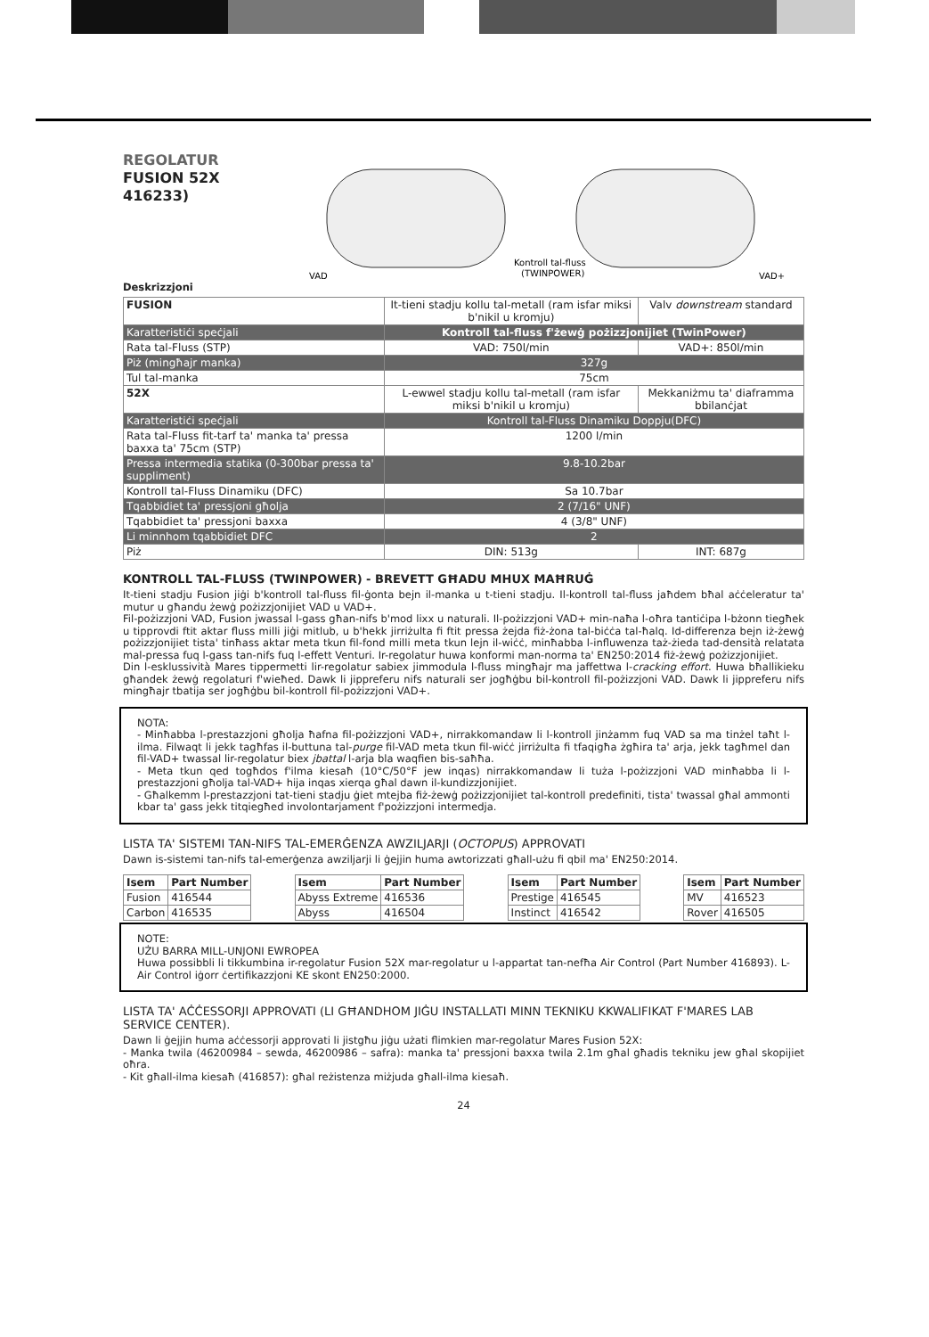REGOLATUR
FUSION 52X
416233)
VAD
Kontroll tal-fluss
(TWINPOWER)
VAD+
Deskrizzjoni
| FUSION | It-tieni stadju kollu tal-metall (ram isfar miksi b'nikil u kromju) | Valv downstream standard |
| Karatteristiċi speċjali | Kontroll tal-fluss f'żewġ pożizzjonijiet (TwinPower) | |
| Rata tal-Fluss (STP) | VAD: 750l/min | VAD+: 850l/min |
| Piż (mingħajr manka) | 327g | |
| Tul tal-manka | 75cm | |
| 52X | L-ewwel stadju kollu tal-metall (ram isfar miksi b'nikil u kromju) | Mekkaniżmu ta' diaframma bbilanċjat |
| Karatteristiċi speċjali | Kontroll tal-Fluss Dinamiku Doppju(DFC) | |
| Rata tal-Fluss fit-tarf ta' manka ta' pressa baxxa ta' 75cm (STP) | 1200 l/min | |
| Pressa intermedia statika (0-300bar pressa ta' suppliment) | 9.8-10.2bar | |
| Kontroll tal-Fluss Dinamiku (DFC) | Sa 10.7bar | |
| Tqabbidiet ta' pressjoni għolja | 2 (7/16" UNF) | |
| Tqabbidiet ta' pressjoni baxxa | 4 (3/8" UNF) | |
| Li minnhom tqabbidiet DFC | 2 | |
| Piż | DIN: 513g | INT: 687g |
KONTROLL TAL-FLUSS (TWINPOWER) - BREVETT GĦADU MHUX MAĦRUĠ
It-tieni stadju Fusion jiġi b'kontroll tal-fluss fil-ġonta bejn il-manka u t-tieni stadju. Il-kontroll tal-fluss jaħdem bħal aċċeleratur ta' mutur u għandu żewġ pożizzjonijiet VAD u VAD+.
Fil-pożizzjoni VAD, Fusion jwassal l-gass għan-nifs b'mod lixx u naturali. Il-pożizzjoni VAD+ min-naħa l-oħra tantiċipa l-bżonn tiegħek u tipprovdi ftit aktar fluss milli jiġi mitlub, u b'hekk jirriżulta fi ftit pressa żejda fiż-żona tal-biċċa tal-ħalq. Id-differenza bejn iż-żewġ pożizzjonijiet tista' tinħass aktar meta tkun fil-fond milli meta tkun lejn il-wiċċ, minħabba l-influwenza taż-żieda tad-densità relatata mal-pressa fuq l-gass tan-nifs fuq l-effett Venturi. Ir-regolatur huwa konformi man-norma ta' EN250:2014 fiż-żewġ pożizzjonijiet.
Din l-esklussività Mares tippermetti lir-regolatur sabiex jimmodula l-fluss mingħajr ma jaffettwa l-cracking effort. Huwa bħallikieku għandek żewġ regolaturi f'wieħed. Dawk li jippreferu nifs naturali ser jogħġbu bil-kontroll fil-pożizzjoni VAD. Dawk li jippreferu nifs mingħajr tbatija ser jogħġbu bil-kontroll fil-pożizzjoni VAD+.
NOTA:
- Minħabba l-prestazzjoni għolja ħafna fil-pożizzjoni VAD+, nirrakkomandaw li l-kontroll jinżamm fuq VAD sa ma tinżel taħt l-ilma. Filwaqt li jekk tagħfas il-buttuna tal-purge fil-VAD meta tkun fil-wiċċ jirriżulta fi tfaqigħa żgħira ta' arja, jekk tagħmel dan fil-VAD+ twassal lir-regolatur biex jbattal l-arja bla waqfien bis-saħħa.
- Meta tkun qed togħdos f'ilma kiesaħ (10°C/50°F jew inqas) nirrakkomandaw li tuża l-pożizzjoni VAD minħabba li l-prestazzjoni għolja tal-VAD+ hija inqas xierqa għal dawn il-kundizzjonijiet.
- Għalkemm l-prestazzjoni tat-tieni stadju ġiet mtejba fiż-żewġ pożizzjonijiet tal-kontroll predefiniti, tista' twassal għal ammonti kbar ta' gass jekk titqiegħed involontarjament f'pożizzjoni intermedja.
LISTA TA' SISTEMI TAN-NIFS TAL-EMERĠENZA AWZILJARJI (OCTOPUS) APPROVATI
Dawn is-sistemi tan-nifs tal-emerġenza awziljarji li ġejjin huma awtorizzati għall-użu fi qbil ma' EN250:2014.
| Isem | Part Number |
| --- | --- |
| Fusion | 416544 |
| Carbon | 416535 |
| Isem | Part Number |
| --- | --- |
| Abyss Extreme | 416536 |
| Abyss | 416504 |
| Isem | Part Number |
| --- | --- |
| Prestige | 416545 |
| Instinct | 416542 |
| Isem | Part Number |
| --- | --- |
| MV | 416523 |
| Rover | 416505 |
NOTE:
UŻU BARRA MILL-UNJONI EWROPEA
Huwa possibbli li tikkumbina ir-regolatur Fusion 52X mar-regolatur u l-appartat tan-nefħa Air Control (Part Number 416893). L-Air Control iġorr ċertifikazzjoni KE skont EN250:2000.
LISTA TA' AĊĊESSORJI APPROVATI (LI GĦANDHOM JIĠU INSTALLATI MINN TEKNIKU KKWALIFIKAT F'MARES LAB SERVICE CENTER).
Dawn li ġejjin huma aċċessorji approvati li jistgħu jiġu użati flimkien mar-regolatur Mares Fusion 52X:
- Manka twila (46200984 – sewda, 46200986 – safra): manka ta' pressjoni baxxa twila 2.1m għal għadis tekniku jew għal skopijiet oħra.
- Kit għall-ilma kiesaħ (416857): għal reżistenza miżjuda għall-ilma kiesaħ.
24